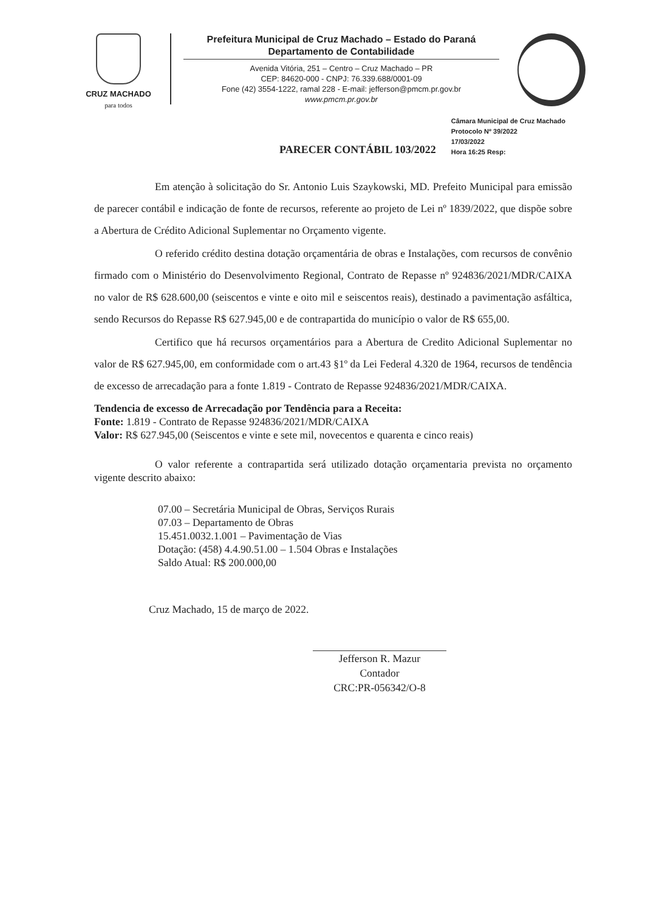CRUZ MACHADO
para todos
Prefeitura Municipal de Cruz Machado – Estado do Paraná
Departamento de Contabilidade
Avenida Vitória, 251 – Centro – Cruz Machado – PR
CEP: 84620-000 - CNPJ: 76.339.688/0001-09
Fone (42) 3554-1222, ramal 228 - E-mail: jefferson@pmcm.pr.gov.br
www.pmcm.pr.gov.br
PARECER CONTÁBIL 103/2022
Câmara Municipal de Cruz Machado
Protocolo Nº 39/2022
17/03/2022
Hora 16:25 Resp:
Em atenção à solicitação do Sr. Antonio Luis Szaykowski, MD. Prefeito Municipal para emissão de parecer contábil e indicação de fonte de recursos, referente ao projeto de Lei nº 1839/2022, que dispõe sobre a Abertura de Crédito Adicional Suplementar no Orçamento vigente.
O referido crédito destina dotação orçamentária de obras e Instalações, com recursos de convênio firmado com o Ministério do Desenvolvimento Regional, Contrato de Repasse nº 924836/2021/MDR/CAIXA no valor de R$ 628.600,00 (seiscentos e vinte e oito mil e seiscentos reais), destinado a pavimentação asfáltica, sendo Recursos do Repasse R$ 627.945,00 e de contrapartida do município o valor de R$ 655,00.
Certifico que há recursos orçamentários para a Abertura de Credito Adicional Suplementar no valor de R$ 627.945,00, em conformidade com o art.43 §1º da Lei Federal 4.320 de 1964, recursos de tendência de excesso de arrecadação para a fonte 1.819 - Contrato de Repasse 924836/2021/MDR/CAIXA.
Tendencia de excesso de Arrecadação por Tendência para a Receita:
Fonte: 1.819 - Contrato de Repasse 924836/2021/MDR/CAIXA
Valor: R$ 627.945,00 (Seiscentos e vinte e sete mil, novecentos e quarenta e cinco reais)
O valor referente a contrapartida será utilizado dotação orçamentaria prevista no orçamento vigente descrito abaixo:
07.00 – Secretária Municipal de Obras, Serviços Rurais
07.03 – Departamento de Obras
15.451.0032.1.001 – Pavimentação de Vias
Dotação: (458) 4.4.90.51.00 – 1.504 Obras e Instalações
Saldo Atual: R$ 200.000,00
Cruz Machado, 15 de março de 2022.
Jefferson R. Mazur
Contador
CRC:PR-056342/O-8